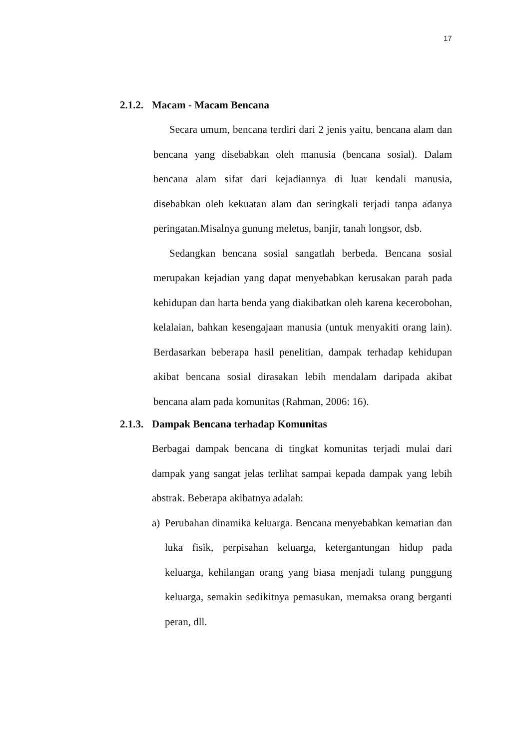17
2.1.2. Macam - Macam Bencana
Secara umum, bencana terdiri dari 2 jenis yaitu, bencana alam dan bencana yang disebabkan oleh manusia (bencana sosial). Dalam bencana alam sifat dari kejadiannya di luar kendali manusia, disebabkan oleh kekuatan alam dan seringkali terjadi tanpa adanya peringatan.Misalnya gunung meletus, banjir, tanah longsor, dsb.
Sedangkan bencana sosial sangatlah berbeda. Bencana sosial merupakan kejadian yang dapat menyebabkan kerusakan parah pada kehidupan dan harta benda yang diakibatkan oleh karena kecerobohan, kelalaian, bahkan kesengajaan manusia (untuk menyakiti orang lain). Berdasarkan beberapa hasil penelitian, dampak terhadap kehidupan akibat bencana sosial dirasakan lebih mendalam daripada akibat bencana alam pada komunitas (Rahman, 2006: 16).
2.1.3. Dampak Bencana terhadap Komunitas
Berbagai dampak bencana di tingkat komunitas terjadi mulai dari dampak yang sangat jelas terlihat sampai kepada dampak yang lebih abstrak. Beberapa akibatnya adalah:
a) Perubahan dinamika keluarga. Bencana menyebabkan kematian dan luka fisik, perpisahan keluarga, ketergantungan hidup pada keluarga, kehilangan orang yang biasa menjadi tulang punggung keluarga, semakin sedikitnya pemasukan, memaksa orang berganti peran, dll.